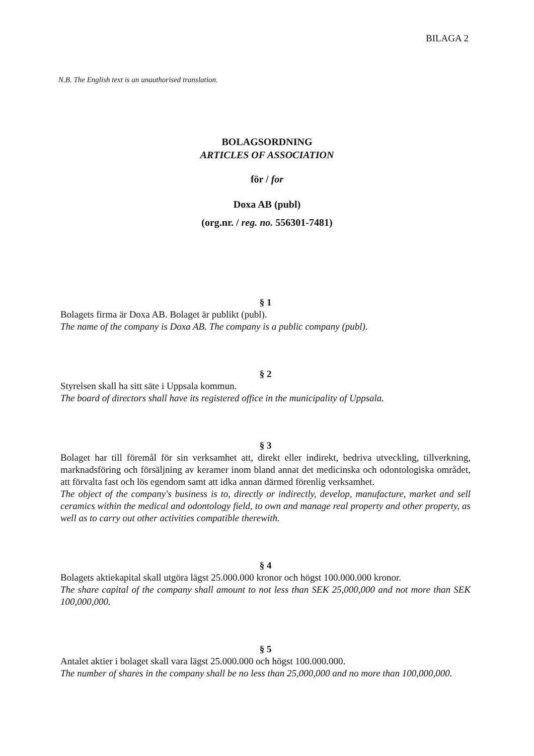BILAGA 2
N.B. The English text is an unauthorised translation.
BOLAGSORDNING
ARTICLES OF ASSOCIATION
för / for
Doxa AB (publ)
(org.nr. / reg. no. 556301-7481)
§ 1
Bolagets firma är Doxa AB. Bolaget är publikt (publ).
The name of the company is Doxa AB. The company is a public company (publ).
§ 2
Styrelsen skall ha sitt säte i Uppsala kommun.
The board of directors shall have its registered office in the municipality of Uppsala.
§ 3
Bolaget har till föremål för sin verksamhet att, direkt eller indirekt, bedriva utveckling, tillverkning, marknadsföring och försäljning av keramer inom bland annat det medicinska och odontologiska området, att förvalta fast och lös egendom samt att idka annan därmed förenlig verksamhet.
The object of the company's business is to, directly or indirectly, develop, manufacture, market and sell ceramics within the medical and odontology field, to own and manage real property and other property, as well as to carry out other activities compatible therewith.
§ 4
Bolagets aktiekapital skall utgöra lägst 25.000.000 kronor och högst 100.000.000 kronor.
The share capital of the company shall amount to not less than SEK 25,000,000 and not more than SEK 100,000,000.
§ 5
Antalet aktier i bolaget skall vara lägst 25.000.000 och högst 100.000.000.
The number of shares in the company shall be no less than 25,000,000 and no more than 100,000,000.